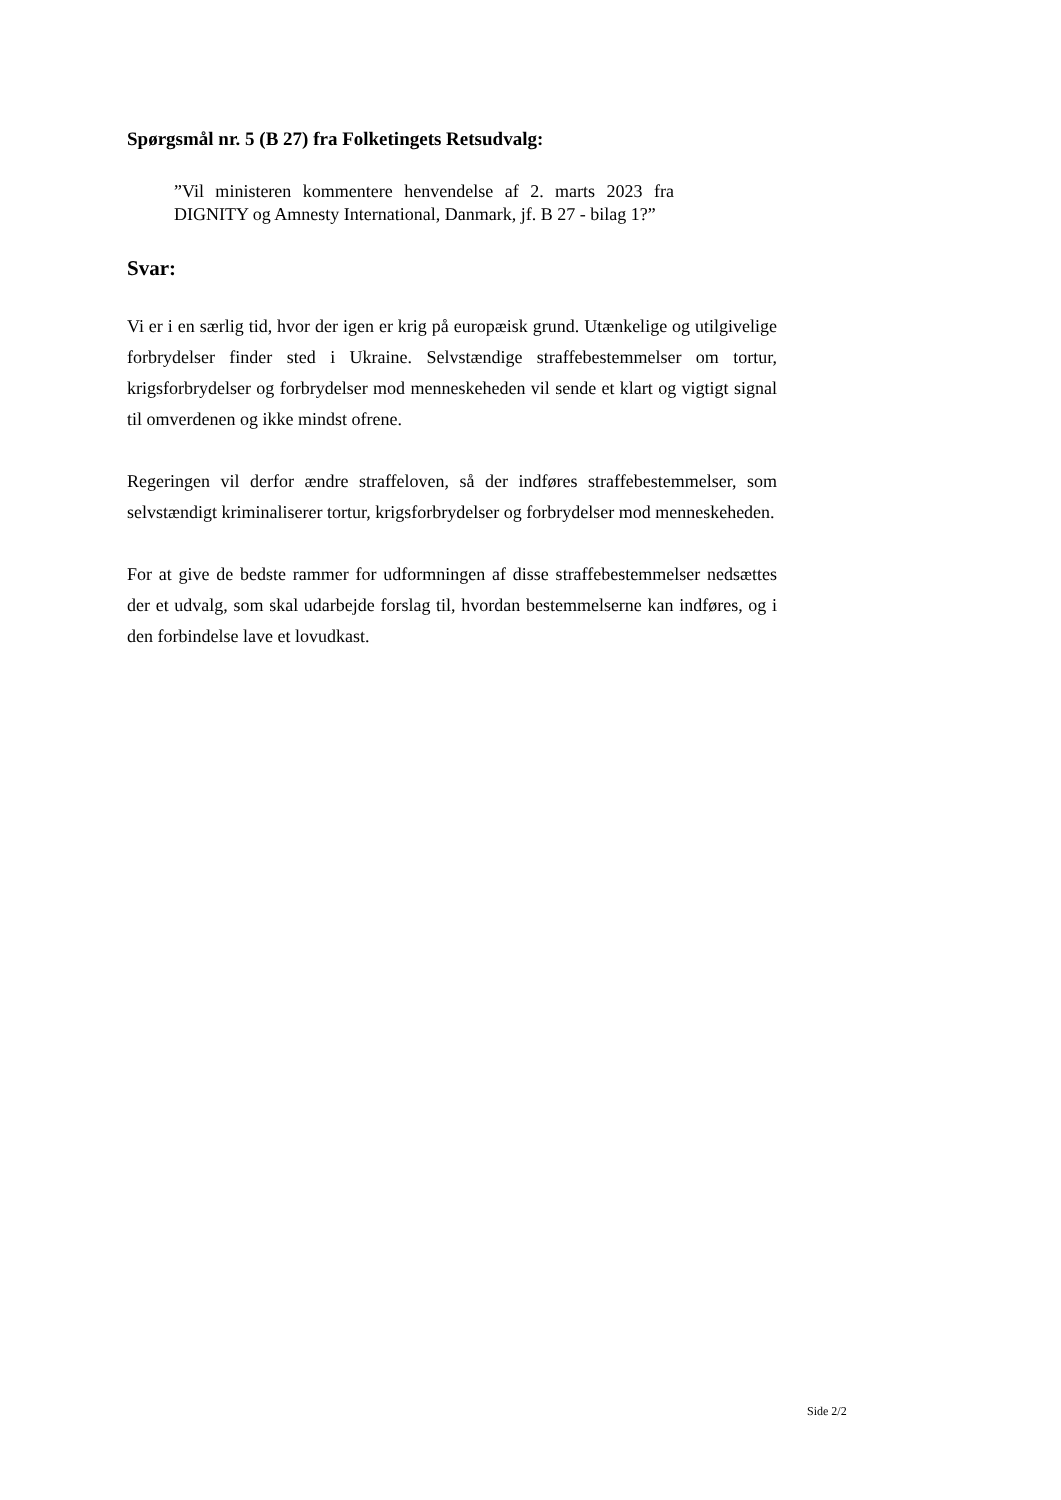Spørgsmål nr. 5 (B 27) fra Folketingets Retsudvalg:
”Vil ministeren kommentere henvendelse af 2. marts 2023 fra DIGNITY og Amnesty International, Danmark, jf. B 27 - bilag 1?”
Svar:
Vi er i en særlig tid, hvor der igen er krig på europæisk grund. Utænkelige og utilgivelige forbrydelser finder sted i Ukraine. Selvstændige straffebestemmelser om tortur, krigsforbrydelser og forbrydelser mod menneskeheden vil sende et klart og vigtigt signal til omverdenen og ikke mindst ofrene.
Regeringen vil derfor ændre straffeloven, så der indføres straffebestemmelser, som selvstændigt kriminaliserer tortur, krigsforbrydelser og forbrydelser mod menneskeheden.
For at give de bedste rammer for udformningen af disse straffebestemmelser nedsættes der et udvalg, som skal udarbejde forslag til, hvordan bestemmelserne kan indføres, og i den forbindelse lave et lovudkast.
Side 2/2